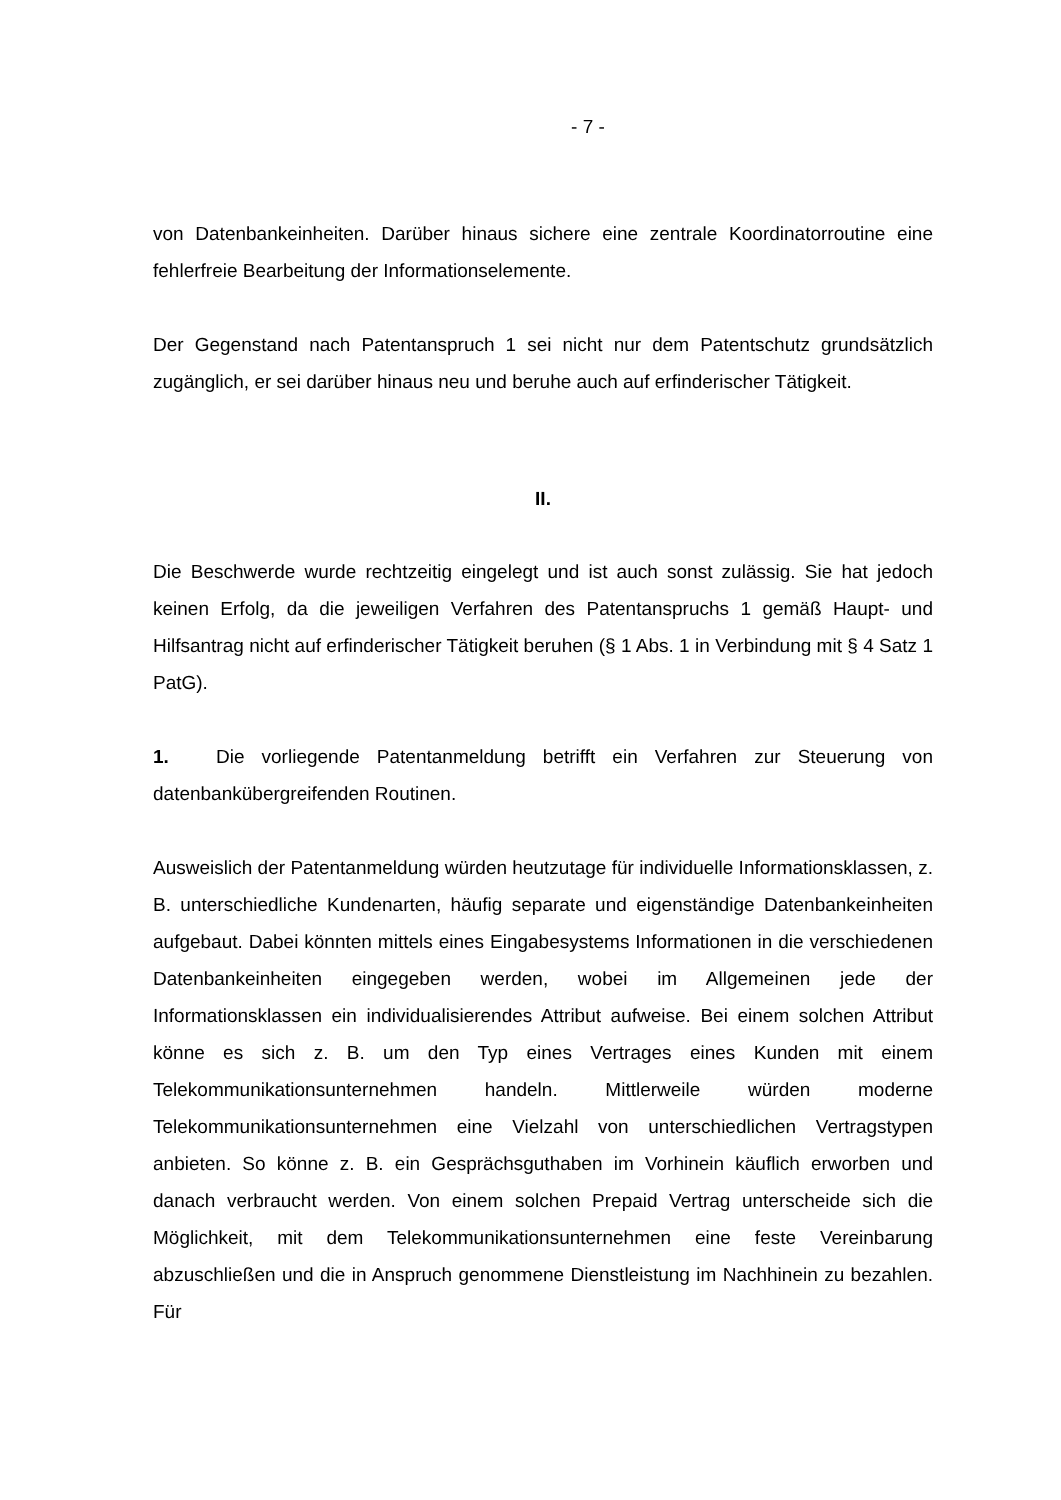- 7 -
von Datenbankeinheiten. Darüber hinaus sichere eine zentrale Koordinatorroutine eine fehlerfreie Bearbeitung der Informationselemente.
Der Gegenstand nach Patentanspruch 1 sei nicht nur dem Patentschutz grundsätzlich zugänglich, er sei darüber hinaus neu und beruhe auch auf erfinderischer Tätigkeit.
II.
Die Beschwerde wurde rechtzeitig eingelegt und ist auch sonst zulässig. Sie hat jedoch keinen Erfolg, da die jeweiligen Verfahren des Patentanspruchs 1 gemäß Haupt- und Hilfsantrag nicht auf erfinderischer Tätigkeit beruhen (§ 1 Abs. 1 in Verbindung mit § 4 Satz 1 PatG).
1. Die vorliegende Patentanmeldung betrifft ein Verfahren zur Steuerung von datenbankübergreifenden Routinen.
Ausweislich der Patentanmeldung würden heutzutage für individuelle Informationsklassen, z. B. unterschiedliche Kundenarten, häufig separate und eigenständige Datenbankeinheiten aufgebaut. Dabei könnten mittels eines Eingabesystems Informationen in die verschiedenen Datenbankeinheiten eingegeben werden, wobei im Allgemeinen jede der Informationsklassen ein individualisierendes Attribut aufweise. Bei einem solchen Attribut könne es sich z. B. um den Typ eines Vertrages eines Kunden mit einem Telekommunikationsunternehmen handeln. Mittlerweile würden moderne Telekommunikationsunternehmen eine Vielzahl von unterschiedlichen Vertragstypen anbieten. So könne z. B. ein Gesprächsguthaben im Vorhinein käuflich erworben und danach verbraucht werden. Von einem solchen Prepaid Vertrag unterscheide sich die Möglichkeit, mit dem Telekommunikationsunternehmen eine feste Vereinbarung abzuschließen und die in Anspruch genommene Dienstleistung im Nachhinein zu bezahlen. Für